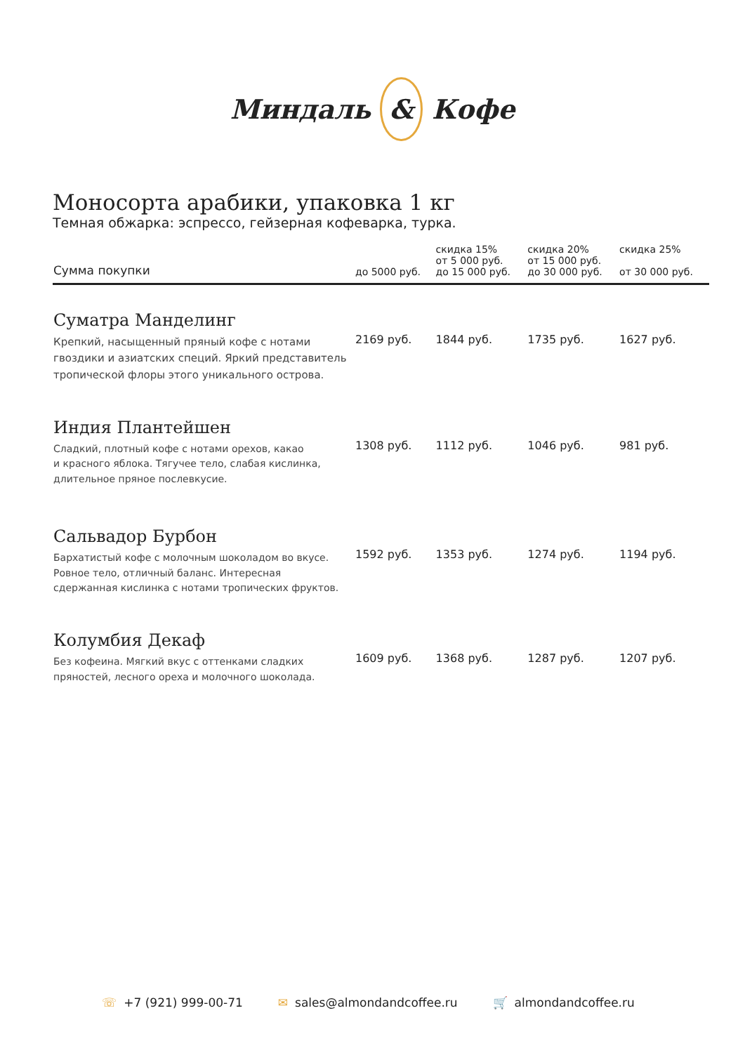Миндаль & Кофе
Моносорта арабики, упаковка 1 кг
Темная обжарка: эспрессо, гейзерная кофеварка, турка.
| Сумма покупки | до 5000 руб. | скидка 15% от 5 000 руб. до 15 000 руб. | скидка 20% от 15 000 руб. до 30 000 руб. | скидка 25% от 30 000 руб. |
| --- | --- | --- | --- | --- |
| Суматра Манделинг Крепкий, насыщенный пряный кофе с нотами гвоздики и азиатских специй. Яркий представитель тропической флоры этого уникального острова. | 2169 руб. | 1844 руб. | 1735 руб. | 1627 руб. |
| Индия Плантейшен Сладкий, плотный кофе с нотами орехов, какао и красного яблока. Тягучее тело, слабая кислинка, длительное пряное послевкусие. | 1308 руб. | 1112 руб. | 1046 руб. | 981 руб. |
| Сальвадор Бурбон Бархатистый кофе с молочным шоколадом во вкусе. Ровное тело, отличный баланс. Интересная сдержанная кислинка с нотами тропических фруктов. | 1592 руб. | 1353 руб. | 1274 руб. | 1194 руб. |
| Колумбия Декаф Без кофеина. Мягкий вкус с оттенками сладких пряностей, лесного ореха и молочного шоколада. | 1609 руб. | 1368 руб. | 1287 руб. | 1207 руб. |
☏ +7 (921) 999-00-71 ✉ sales@almondandcoffee.ru 🛒 almondandcoffee.ru